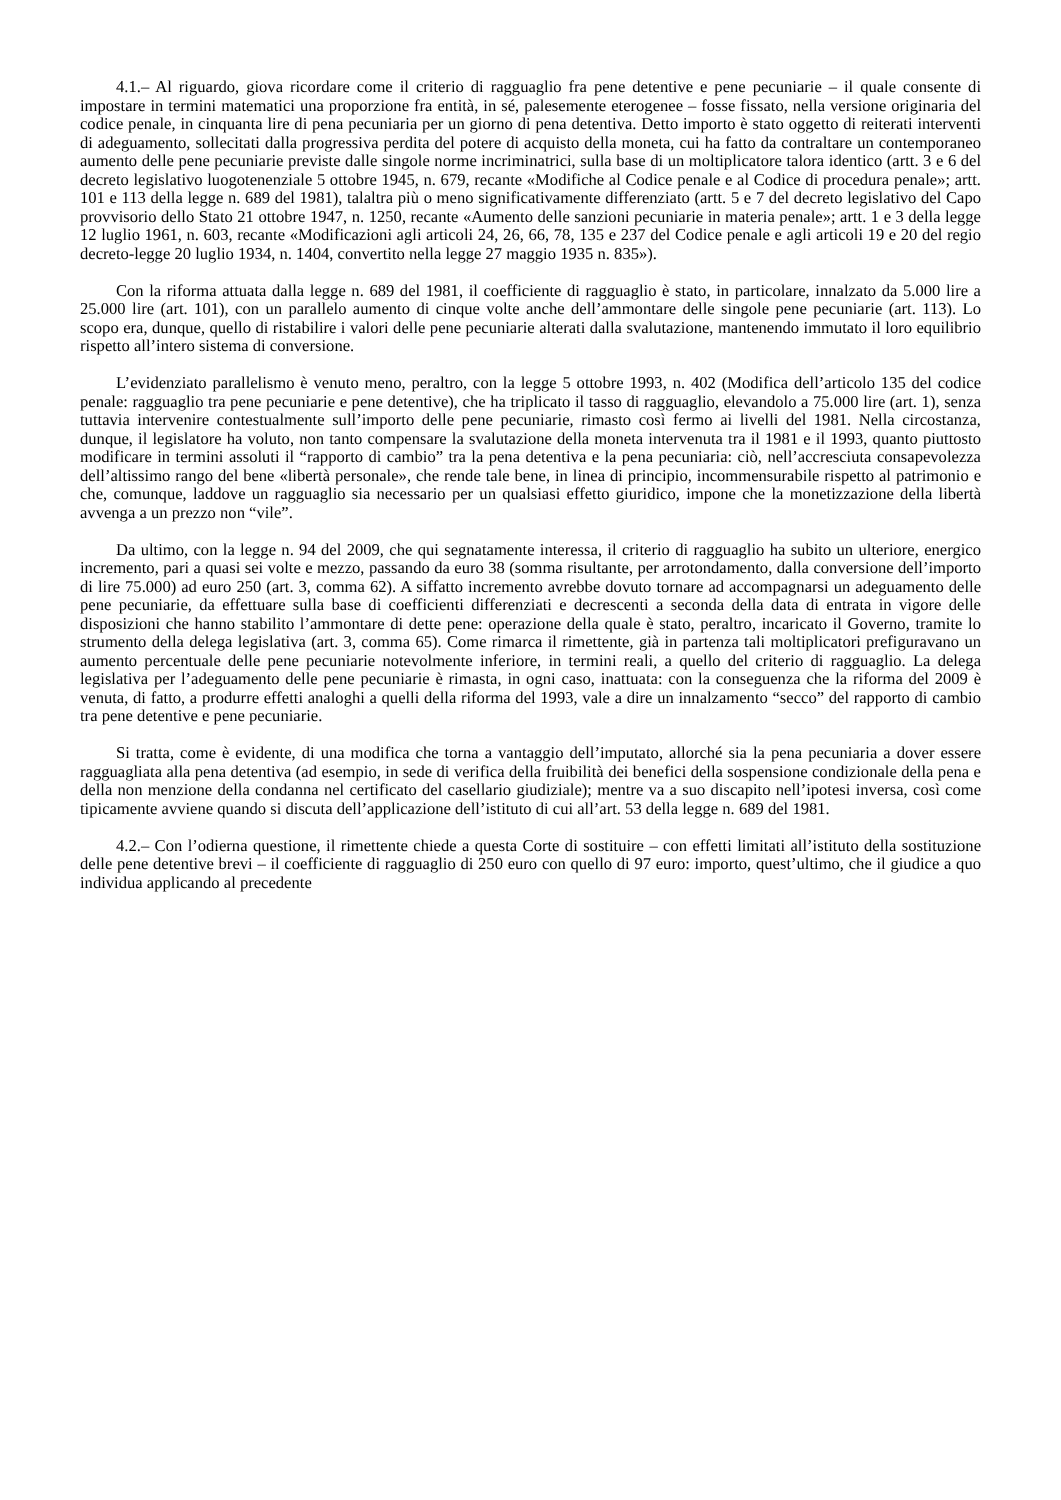4.1.– Al riguardo, giova ricordare come il criterio di ragguaglio fra pene detentive e pene pecuniarie – il quale consente di impostare in termini matematici una proporzione fra entità, in sé, palesemente eterogenee – fosse fissato, nella versione originaria del codice penale, in cinquanta lire di pena pecuniaria per un giorno di pena detentiva. Detto importo è stato oggetto di reiterati interventi di adeguamento, sollecitati dalla progressiva perdita del potere di acquisto della moneta, cui ha fatto da contraltare un contemporaneo aumento delle pene pecuniarie previste dalle singole norme incriminatrici, sulla base di un moltiplicatore talora identico (artt. 3 e 6 del decreto legislativo luogotenenziale 5 ottobre 1945, n. 679, recante «Modifiche al Codice penale e al Codice di procedura penale»; artt. 101 e 113 della legge n. 689 del 1981), talaltra più o meno significativamente differenziato (artt. 5 e 7 del decreto legislativo del Capo provvisorio dello Stato 21 ottobre 1947, n. 1250, recante «Aumento delle sanzioni pecuniarie in materia penale»; artt. 1 e 3 della legge 12 luglio 1961, n. 603, recante «Modificazioni agli articoli 24, 26, 66, 78, 135 e 237 del Codice penale e agli articoli 19 e 20 del regio decreto-legge 20 luglio 1934, n. 1404, convertito nella legge 27 maggio 1935 n. 835»).
Con la riforma attuata dalla legge n. 689 del 1981, il coefficiente di ragguaglio è stato, in particolare, innalzato da 5.000 lire a 25.000 lire (art. 101), con un parallelo aumento di cinque volte anche dell’ammontare delle singole pene pecuniarie (art. 113). Lo scopo era, dunque, quello di ristabilire i valori delle pene pecuniarie alterati dalla svalutazione, mantenendo immutato il loro equilibrio rispetto all’intero sistema di conversione.
L’evidenziato parallelismo è venuto meno, peraltro, con la legge 5 ottobre 1993, n. 402 (Modifica dell’articolo 135 del codice penale: ragguaglio tra pene pecuniarie e pene detentive), che ha triplicato il tasso di ragguaglio, elevandolo a 75.000 lire (art. 1), senza tuttavia intervenire contestualmente sull’importo delle pene pecuniarie, rimasto così fermo ai livelli del 1981. Nella circostanza, dunque, il legislatore ha voluto, non tanto compensare la svalutazione della moneta intervenuta tra il 1981 e il 1993, quanto piuttosto modificare in termini assoluti il “rapporto di cambio” tra la pena detentiva e la pena pecuniaria: ciò, nell’accresciuta consapevolezza dell’altissimo rango del bene «libertà personale», che rende tale bene, in linea di principio, incommensurabile rispetto al patrimonio e che, comunque, laddove un ragguaglio sia necessario per un qualsiasi effetto giuridico, impone che la monetizzazione della libertà avvenga a un prezzo non “vile”.
Da ultimo, con la legge n. 94 del 2009, che qui segnatamente interessa, il criterio di ragguaglio ha subito un ulteriore, energico incremento, pari a quasi sei volte e mezzo, passando da euro 38 (somma risultante, per arrotondamento, dalla conversione dell’importo di lire 75.000) ad euro 250 (art. 3, comma 62). A siffatto incremento avrebbe dovuto tornare ad accompagnarsi un adeguamento delle pene pecuniarie, da effettuare sulla base di coefficienti differenziati e decrescenti a seconda della data di entrata in vigore delle disposizioni che hanno stabilito l’ammontare di dette pene: operazione della quale è stato, peraltro, incaricato il Governo, tramite lo strumento della delega legislativa (art. 3, comma 65). Come rimarca il rimettente, già in partenza tali moltiplicatori prefiguravano un aumento percentuale delle pene pecuniarie notevolmente inferiore, in termini reali, a quello del criterio di ragguaglio. La delega legislativa per l’adeguamento delle pene pecuniarie è rimasta, in ogni caso, inattuata: con la conseguenza che la riforma del 2009 è venuta, di fatto, a produrre effetti analoghi a quelli della riforma del 1993, vale a dire un innalzamento “secco” del rapporto di cambio tra pene detentive e pene pecuniarie.
Si tratta, come è evidente, di una modifica che torna a vantaggio dell’imputato, allorché sia la pena pecuniaria a dover essere ragguagliata alla pena detentiva (ad esempio, in sede di verifica della fruibilità dei benefici della sospensione condizionale della pena e della non menzione della condanna nel certificato del casellario giudiziale); mentre va a suo discapito nell’ipotesi inversa, così come tipicamente avviene quando si discuta dell’applicazione dell’istituto di cui all’art. 53 della legge n. 689 del 1981.
4.2.– Con l’odierna questione, il rimettente chiede a questa Corte di sostituire – con effetti limitati all’istituto della sostituzione delle pene detentive brevi – il coefficiente di ragguaglio di 250 euro con quello di 97 euro: importo, quest’ultimo, che il giudice a quo individua applicando al precedente